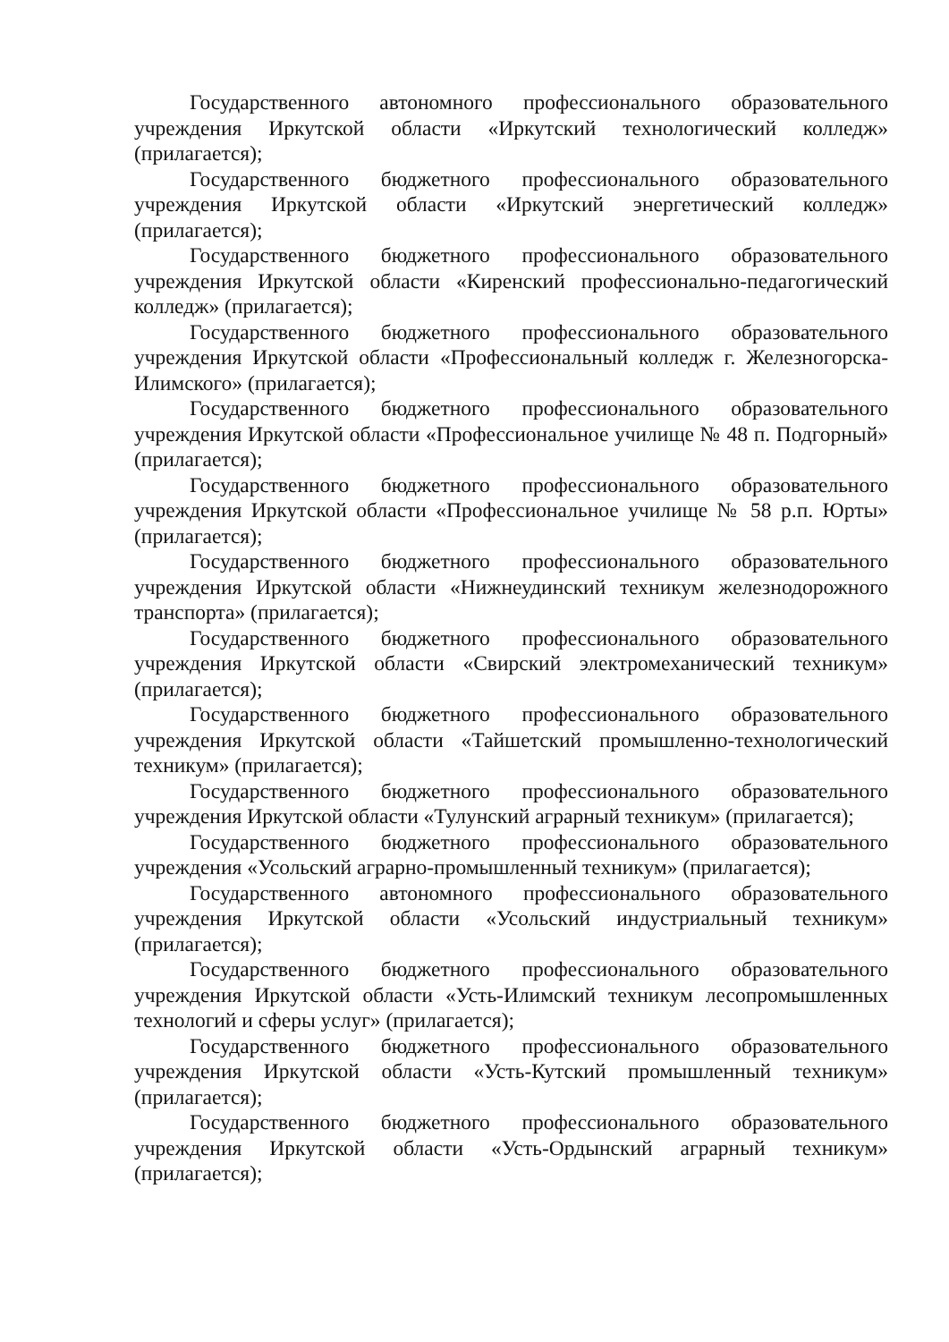Государственного автономного профессионального образовательного учреждения Иркутской области «Иркутский технологический колледж» (прилагается);
Государственного бюджетного профессионального образовательного учреждения Иркутской области «Иркутский энергетический колледж» (прилагается);
Государственного бюджетного профессионального образовательного учреждения Иркутской области «Киренский профессионально-педагогический колледж» (прилагается);
Государственного бюджетного профессионального образовательного учреждения Иркутской области «Профессиональный колледж г. Железногорска-Илимского» (прилагается);
Государственного бюджетного профессионального образовательного учреждения Иркутской области «Профессиональное училище № 48 п. Подгорный» (прилагается);
Государственного бюджетного профессионального образовательного учреждения Иркутской области «Профессиональное училище № 58 р.п. Юрты» (прилагается);
Государственного бюджетного профессионального образовательного учреждения Иркутской области «Нижнеудинский техникум железнодорожного транспорта» (прилагается);
Государственного бюджетного профессионального образовательного учреждения Иркутской области «Свирский электромеханический техникум» (прилагается);
Государственного бюджетного профессионального образовательного учреждения Иркутской области «Тайшетский промышленно-технологический техникум» (прилагается);
Государственного бюджетного профессионального образовательного учреждения Иркутской области «Тулунский аграрный техникум» (прилагается);
Государственного бюджетного профессионального образовательного учреждения «Усольский аграрно-промышленный техникум» (прилагается);
Государственного автономного профессионального образовательного учреждения Иркутской области «Усольский индустриальный техникум» (прилагается);
Государственного бюджетного профессионального образовательного учреждения Иркутской области «Усть-Илимский техникум лесопромышленных технологий и сферы услуг» (прилагается);
Государственного бюджетного профессионального образовательного учреждения Иркутской области «Усть-Кутский промышленный техникум» (прилагается);
Государственного бюджетного профессионального образовательного учреждения Иркутской области «Усть-Ордынский аграрный техникум» (прилагается);